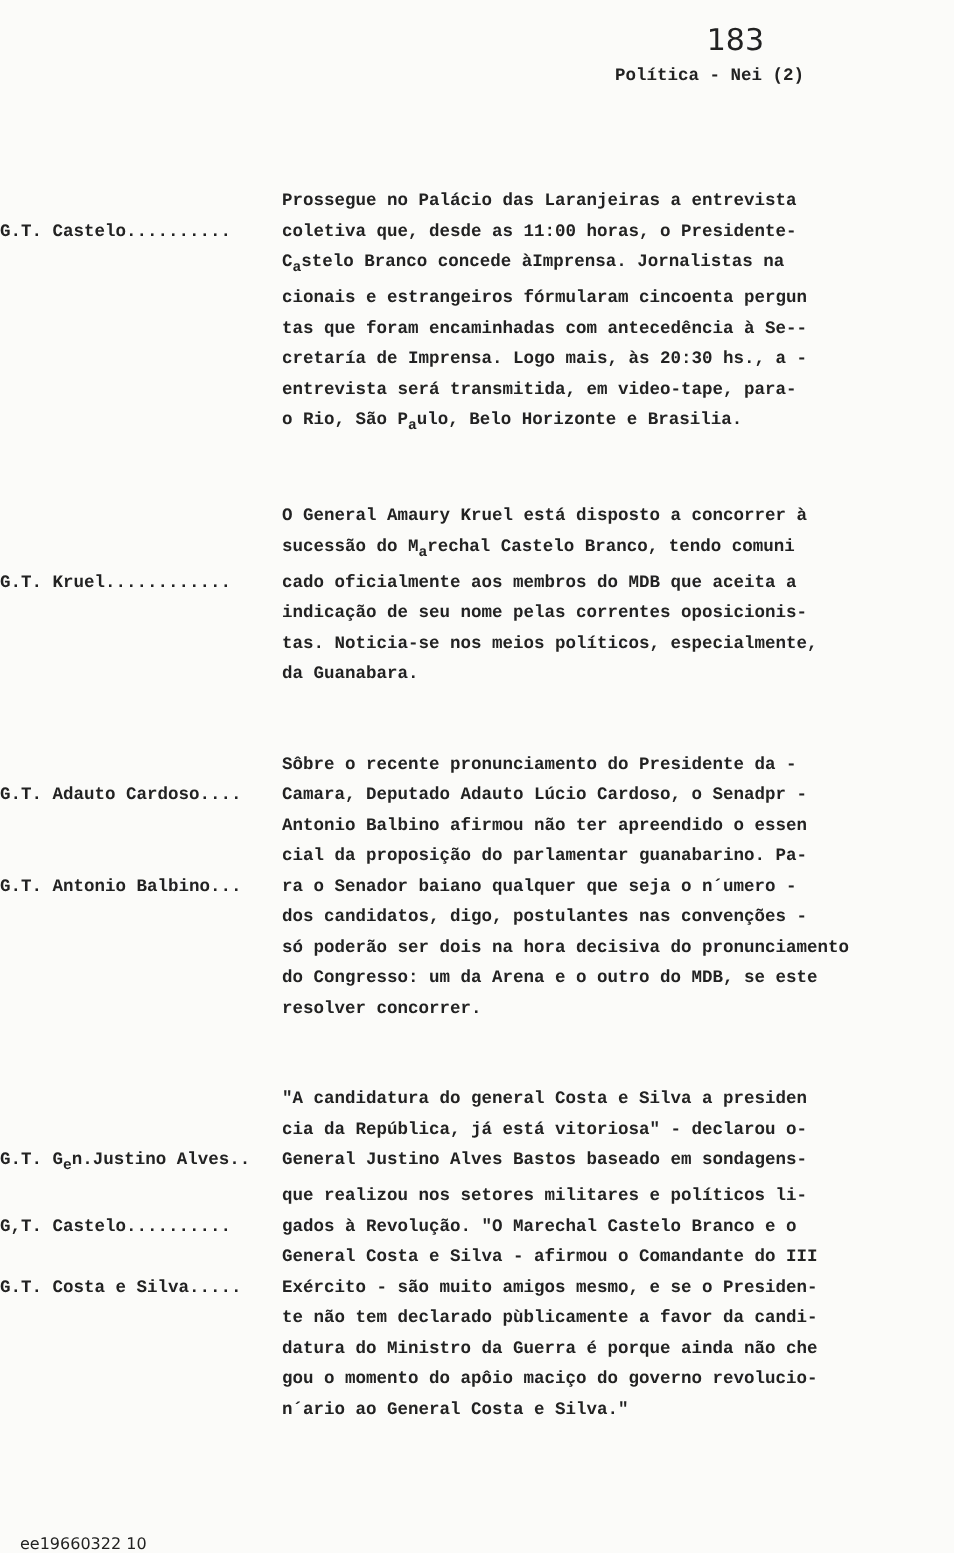183
Política - Nei (2)
Prossegue no Palácio das Laranjeiras a entrevista
G.T. Castelo..........
coletiva que, desde as 11:00 horas, o Presidente-
C<sub>a</sub>stelo Branco concede àImprensa. Jornalistas na
cionais e estrangeiros fórmularam cincoenta pergun
tas que foram encaminhadas com antecedência à Se--
cretaría de Imprensa. Logo mais, às 20:30 hs., a -
entrevista será transmitida, em video-tape, para-
o Rio, São P<sub>a</sub>ulo, Belo Horizonte e Brasilia.
O General Amaury Kruel está disposto a concorrer à
sucessão do M<sub>a</sub>rechal Castelo Branco, tendo comuni
G.T. Kruel............
cado oficialmente aos membros do MDB que aceita a
indicação de seu nome pelas correntes oposicionis-
tas. Noticia-se nos meios políticos, especialmente,
da Guanabara.
Sôbre o recente pronunciamento do Presidente da -
G.T. Adauto Cardoso....
Camara, Deputado Adauto Lúcio Cardoso, o Senadpr -
Antonio Balbino afirmou não ter apreendido o essen
cial da proposição do parlamentar guanabarino. Pa-
G.T. Antonio Balbino...
ra o Senador baiano qualquer que seja o n´umero -
dos candidatos, digo, postulantes nas convenções -
só poderão ser dois na hora decisiva do pronunciamento
do Congresso: um da Arena e o outro do MDB, se este
resolver concorrer.
"A candidatura do general Costa e Silva a presiden
cia da República, já está vitoriosa" - declarou o-
G.T. G<sub>e</sub>n.Justino Alves..
General Justino Alves Bastos baseado em sondagens-
que realizou nos setores militares e políticos li-
G,T. Castelo..........
gados à Revolução. "O Marechal Castelo Branco e o
General Costa e Silva - afirmou o Comandante do III
G.T. Costa e Silva.....
Exército - são muito amigos mesmo, e se o Presiden-
te não tem declarado pùblicamente a favor da candi-
datura do Ministro da Guerra é porque ainda não che
gou o momento do apôio maciço do governo revolucio-
n´ario ao General Costa e Silva."
ee19660322 10